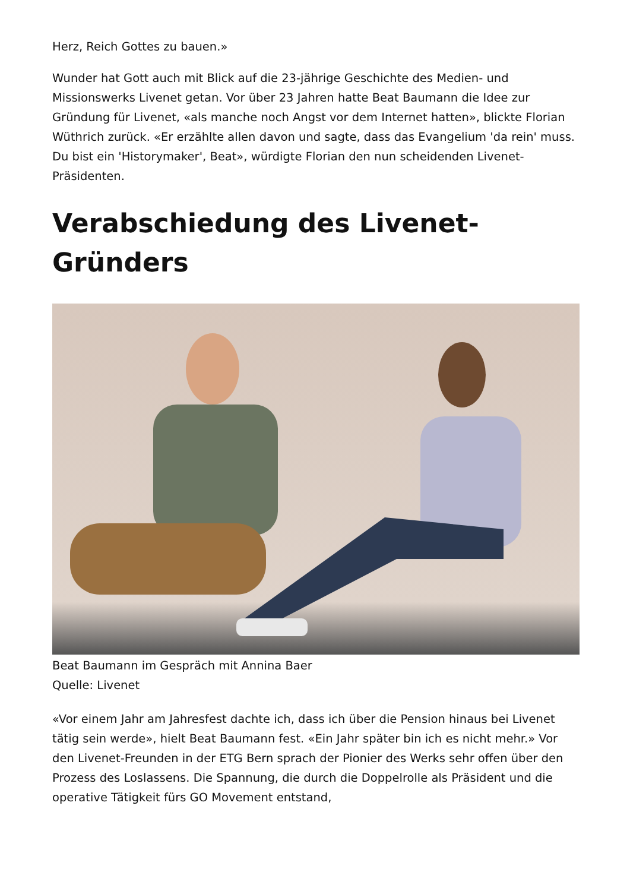Herz, Reich Gottes zu bauen.»
Wunder hat Gott auch mit Blick auf die 23-jährige Geschichte des Medien- und Missionswerks Livenet getan. Vor über 23 Jahren hatte Beat Baumann die Idee zur Gründung für Livenet, «als manche noch Angst vor dem Internet hatten», blickte Florian Wüthrich zurück. «Er erzählte allen davon und sagte, dass das Evangelium 'da rein' muss. Du bist ein 'Historymaker', Beat», würdigte Florian den nun scheidenden Livenet-Präsidenten.
Verabschiedung des Livenet-Gründers
Beat Baumann im Gespräch mit Annina Baer
Quelle: Livenet
«Vor einem Jahr am Jahresfest dachte ich, dass ich über die Pension hinaus bei Livenet tätig sein werde», hielt Beat Baumann fest. «Ein Jahr später bin ich es nicht mehr.» Vor den Livenet-Freunden in der ETG Bern sprach der Pionier des Werks sehr offen über den Prozess des Loslassens. Die Spannung, die durch die Doppelrolle als Präsident und die operative Tätigkeit fürs GO Movement entstand,